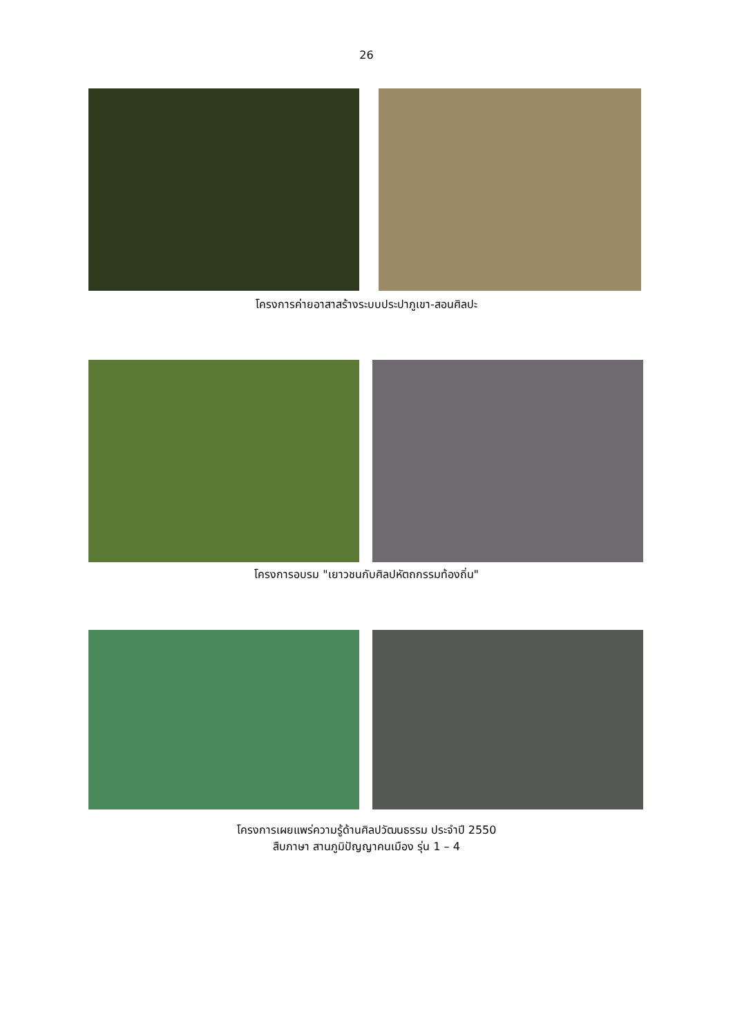26
โครงการค่ายอาสาสร้างระบบประปาภูเขา-สอนศิลปะ
โครงการอบรม "เยาวชนกับศิลปหัตถกรรมท้องถิ่น"
โครงการเผยแพร่ความรู้ด้านศิลปวัฒนธรรม ประจำปี 2550
สืบภาษา สานภูมิปัญญาคนเมือง รุ่น 1 – 4